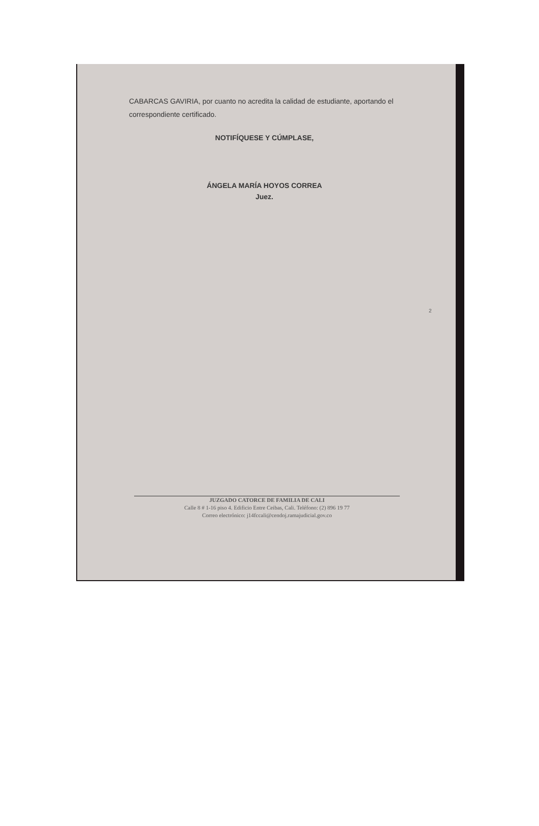CABARCAS GAVIRIA, por cuanto no acredita la calidad de estudiante, aportando el correspondiente certificado.
NOTIFÍQUESE Y CÚMPLASE,
ÁNGELA MARÍA HOYOS CORREA
Juez.
2
JUZGADO CATORCE DE FAMILIA DE CALI
Calle 8 # 1-16 piso 4. Edificio Entre Ceibas, Cali. Teléfono: (2) 896 19 77
Correo electrónico: j14fccali@cendoj.ramajudicial.gov.co